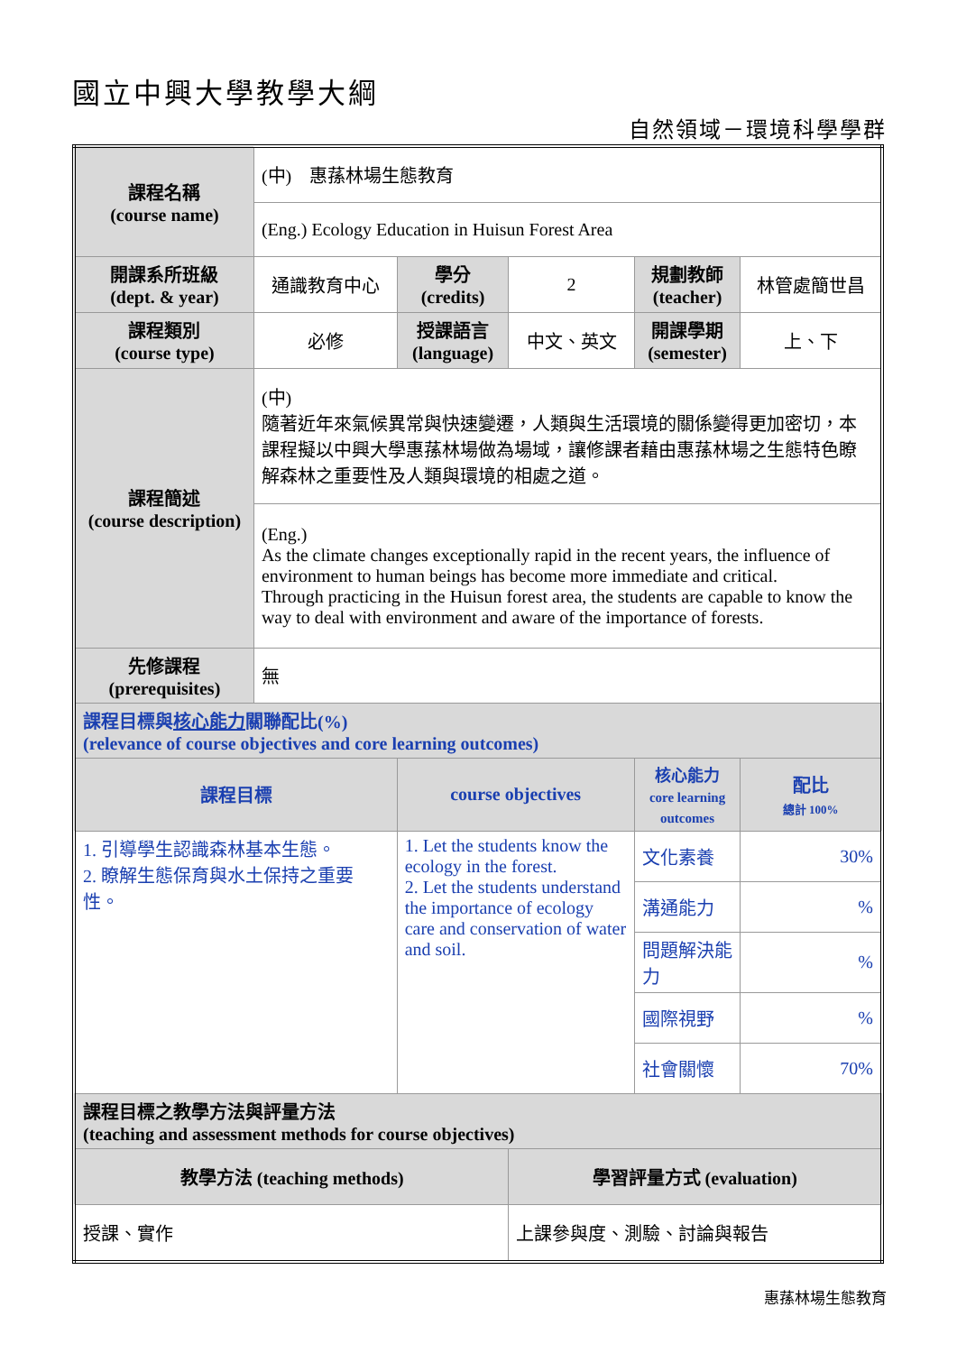國立中興大學教學大綱
自然領域－環境科學學群
| 課程名稱 (course name) | (中) 惠蓀林場生態教育 | | | | |
| | (Eng.) Ecology Education in Huisun Forest Area | | | | |
| 開課系所班級 (dept. & year) | 通識教育中心 | 學分 (credits) | 2 | 規劃教師 (teacher) | 林管處簡世昌 |
| 課程類別 (course type) | 必修 | 授課語言 (language) | 中文、英文 | 開課學期 (semester) | 上、下 |
| 課程簡述 (course description) | (中) 隨著近年來氣候異常與快速變遷，人類與生活環境的關係變得更加密切，本課程擬以中興大學惠蓀林場做為場域，讓修課者藉由惠蓀林場之生態特色瞭解森林之重要性及人類與環境的相處之道。 | | | | |
| | (Eng.) As the climate changes exceptionally rapid in the recent years, the influence of environment to human beings has become more immediate and critical. Through practicing in the Huisun forest area, the students are capable to know the way to deal with environment and aware of the importance of forests. | | | | |
| 先修課程 (prerequisites) | 無 | | | | |
| 課程目標與 核心能力 關聯配比(%) (relevance of course objectives and core learning outcomes) | | | | | |
| 課程目標 | | course objectives | | 核心能力 core learning outcomes | 配比 總計 100% |
| 1. 引導學生認識森林基本生態。 2. 瞭解生態保育與水土保持之重要性。 | | 1. Let the students know the ecology in the forest. 2. Let the students understand the importance of ecology care and conservation of water and soil. | | 文化素養 | 30% |
| | | | | 溝通能力 | % |
| | | | | 問題解決能力 | % |
| | | | | 國際視野 | % |
| | | | | 社會關懷 | 70% |
| 課程目標之教學方法與評量方法 (teaching and assessment methods for course objectives) | | | | | |
| 教學方法 (teaching methods) | | | 學習評量方式 (evaluation) | | |
| 授課、實作 | | | 上課參與度、測驗、討論與報告 | | |
惠蓀林場生態教育